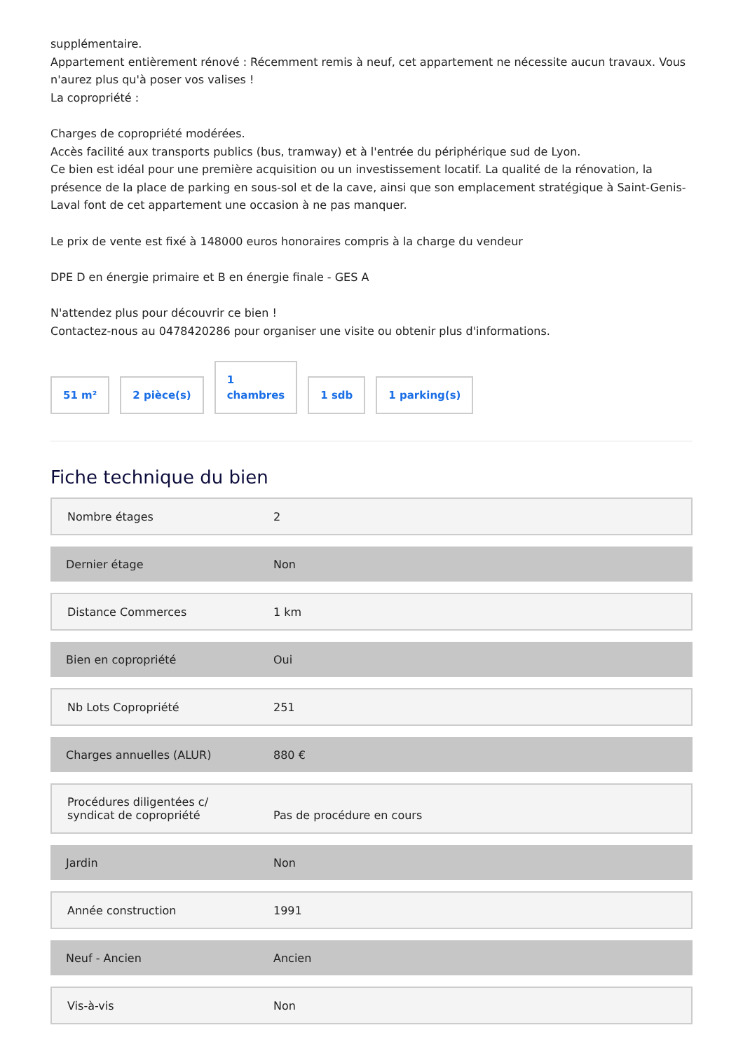supplémentaire.
Appartement entièrement rénové : Récemment remis à neuf, cet appartement ne nécessite aucun travaux. Vous n'aurez plus qu'à poser vos valises !
La copropriété :
Charges de copropriété modérées.
Accès facilité aux transports publics (bus, tramway) et à l'entrée du périphérique sud de Lyon.
Ce bien est idéal pour une première acquisition ou un investissement locatif. La qualité de la rénovation, la présence de la place de parking en sous-sol et de la cave, ainsi que son emplacement stratégique à Saint-Genis-Laval font de cet appartement une occasion à ne pas manquer.
Le prix de vente est fixé à 148000 euros honoraires compris à la charge du vendeur
DPE D en énergie primaire et B en énergie finale - GES A
N'attendez plus pour découvrir ce bien !
Contactez-nous au 0478420286 pour organiser une visite ou obtenir plus d'informations.
51 m²
2 pièce(s)
1
chambres
1 sdb
1 parking(s)
Fiche technique du bien
| Nombre étages | 2 |
| Dernier étage | Non |
| Distance Commerces | 1 km |
| Bien en copropriété | Oui |
| Nb Lots Copropriété | 251 |
| Charges annuelles (ALUR) | 880 € |
| Procédures diligentées c/ syndicat de copropriété | Pas de procédure en cours |
| Jardin | Non |
| Année construction | 1991 |
| Neuf - Ancien | Ancien |
| Vis-à-vis | Non |